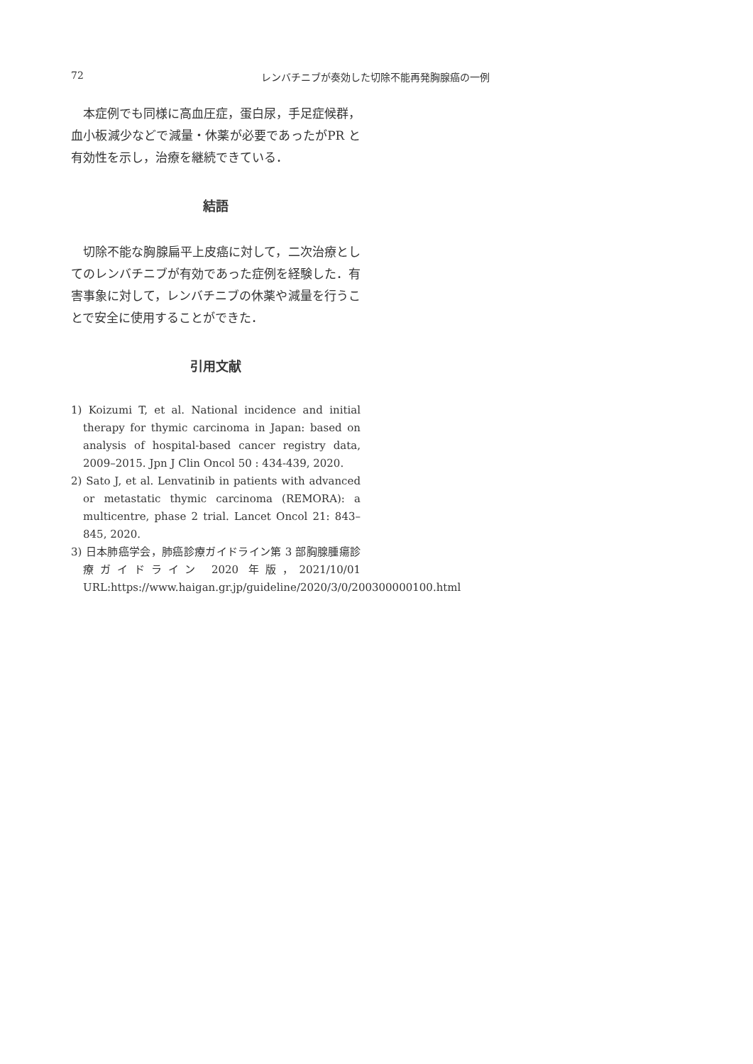72 レンバチニブが奏効した切除不能再発胸腺癌の一例
本症例でも同様に高血圧症，蛋白尿，手足症候群，血小板減少などで減量・休薬が必要であったがPR と有効性を示し，治療を継続できている．
結語
切除不能な胸腺扁平上皮癌に対して，二次治療としてのレンバチニブが有効であった症例を経験した．有害事象に対して，レンバチニブの休薬や減量を行うことで安全に使用することができた．
引用文献
1) Koizumi T, et al. National incidence and initial therapy for thymic carcinoma in Japan: based on analysis of hospital-based cancer registry data, 2009–2015. Jpn J Clin Oncol 50 : 434-439, 2020.
2) Sato J, et al. Lenvatinib in patients with advanced or metastatic thymic carcinoma (REMORA): a multicentre, phase 2 trial. Lancet Oncol 21: 843–845, 2020.
3) 日本肺癌学会，肺癌診療ガイドライン第 3 部胸腺腫瘍診療ガイドライン 2020 年版，2021/10/01 URL:https://www.haigan.gr.jp/guideline/2020/3/0/200300000100.html